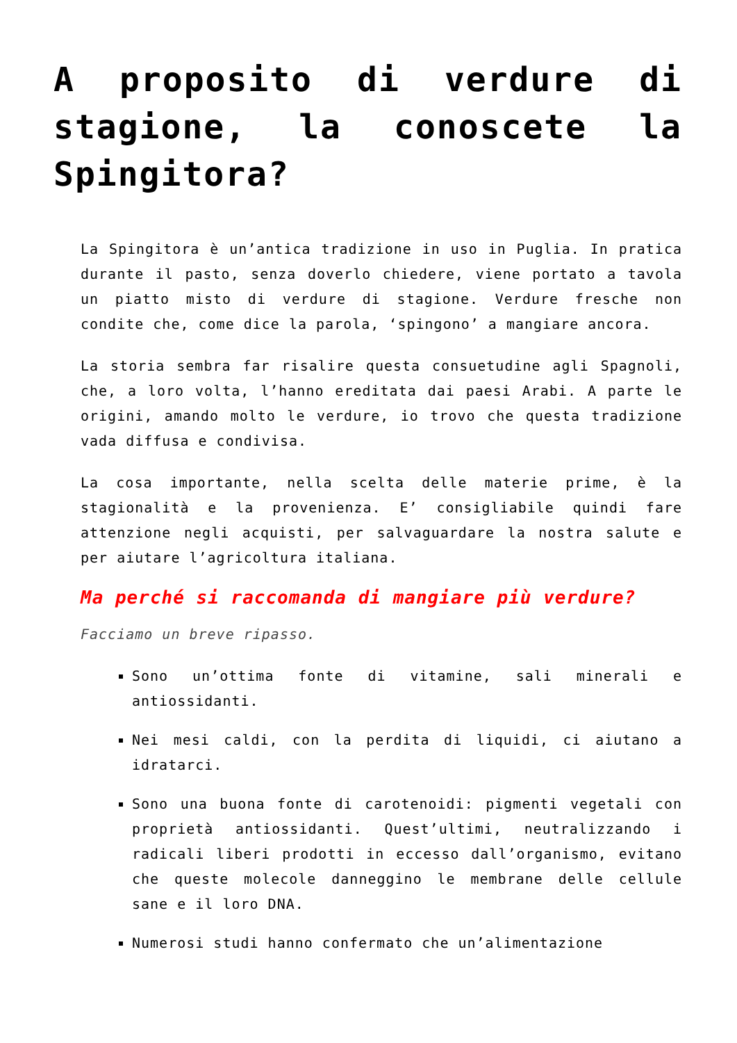A proposito di verdure di stagione, la conoscete la Spingitora?
La Spingitora è un’antica tradizione in uso in Puglia. In pratica durante il pasto, senza doverlo chiedere, viene portato a tavola un piatto misto di verdure di stagione. Verdure fresche non condite che, come dice la parola, ‘spingono’ a mangiare ancora.
La storia sembra far risalire questa consuetudine agli Spagnoli, che, a loro volta, l’hanno ereditata dai paesi Arabi. A parte le origini, amando molto le verdure, io trovo che questa tradizione vada diffusa e condivisa.
La cosa importante, nella scelta delle materie prime, è la stagionalità e la provenienza. E’ consigliabile quindi fare attenzione negli acquisti, per salvaguardare la nostra salute e per aiutare l’agricoltura italiana.
Ma perché si raccomanda di mangiare più verdure?
Facciamo un breve ripasso.
Sono un’ottima fonte di vitamine, sali minerali e antiossidanti.
Nei mesi caldi, con la perdita di liquidi, ci aiutano a idratarci.
Sono una buona fonte di carotenoidi: pigmenti vegetali con proprietà antiossidanti. Quest’ultimi, neutralizzando i radicali liberi prodotti in eccesso dall’organismo, evitano che queste molecole danneggino le membrane delle cellule sane e il loro DNA.
Numerosi studi hanno confermato che un’alimentazione